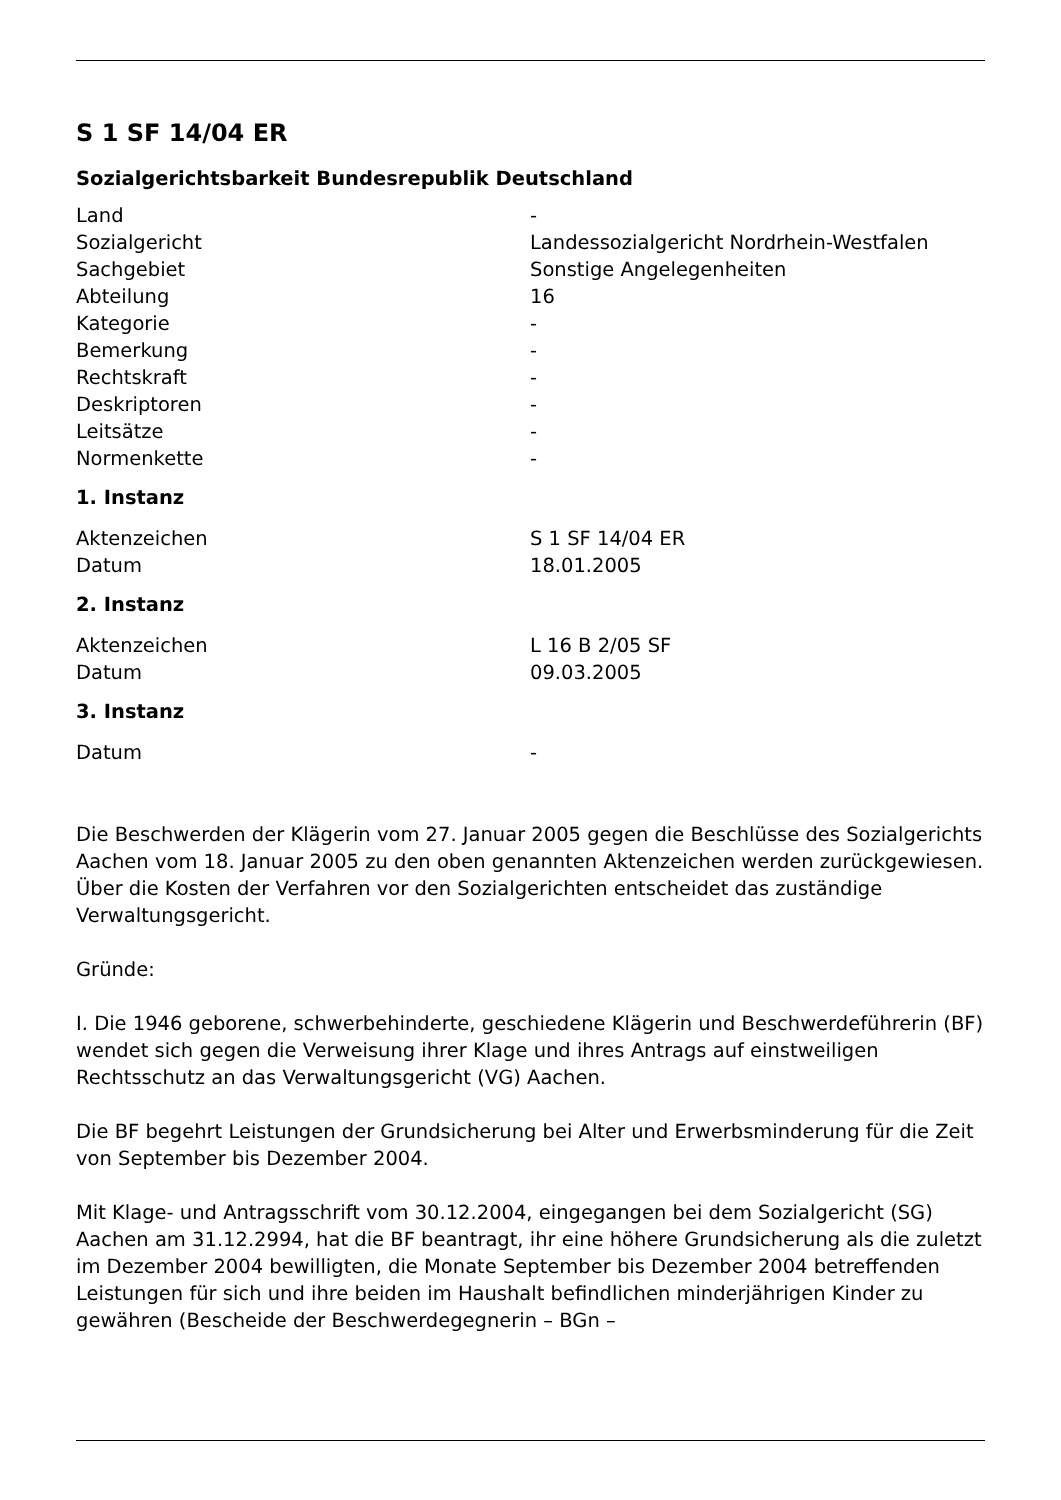S 1 SF 14/04 ER
Sozialgerichtsbarkeit Bundesrepublik Deutschland
| Land | - |
| Sozialgericht | Landessozialgericht Nordrhein-Westfalen |
| Sachgebiet | Sonstige Angelegenheiten |
| Abteilung | 16 |
| Kategorie | - |
| Bemerkung | - |
| Rechtskraft | - |
| Deskriptoren | - |
| Leitsätze | - |
| Normenkette | - |
1. Instanz
| Aktenzeichen | S 1 SF 14/04 ER |
| Datum | 18.01.2005 |
2. Instanz
| Aktenzeichen | L 16 B 2/05 SF |
| Datum | 09.03.2005 |
3. Instanz
| Datum | - |
Die Beschwerden der Klägerin vom 27. Januar 2005 gegen die Beschlüsse des Sozialgerichts Aachen vom 18. Januar 2005 zu den oben genannten Aktenzeichen werden zurückgewiesen. Über die Kosten der Verfahren vor den Sozialgerichten entscheidet das zuständige Verwaltungsgericht.
Gründe:
I. Die 1946 geborene, schwerbehinderte, geschiedene Klägerin und Beschwerdeführerin (BF) wendet sich gegen die Verweisung ihrer Klage und ihres Antrags auf einstweiligen Rechtsschutz an das Verwaltungsgericht (VG) Aachen.
Die BF begehrt Leistungen der Grundsicherung bei Alter und Erwerbsminderung für die Zeit von September bis Dezember 2004.
Mit Klage- und Antragsschrift vom 30.12.2004, eingegangen bei dem Sozialgericht (SG) Aachen am 31.12.2994, hat die BF beantragt, ihr eine höhere Grundsicherung als die zuletzt im Dezember 2004 bewilligten, die Monate September bis Dezember 2004 betreffenden Leistungen für sich und ihre beiden im Haushalt befindlichen minderjährigen Kinder zu gewähren (Bescheide der Beschwerdegegnerin – BGn –